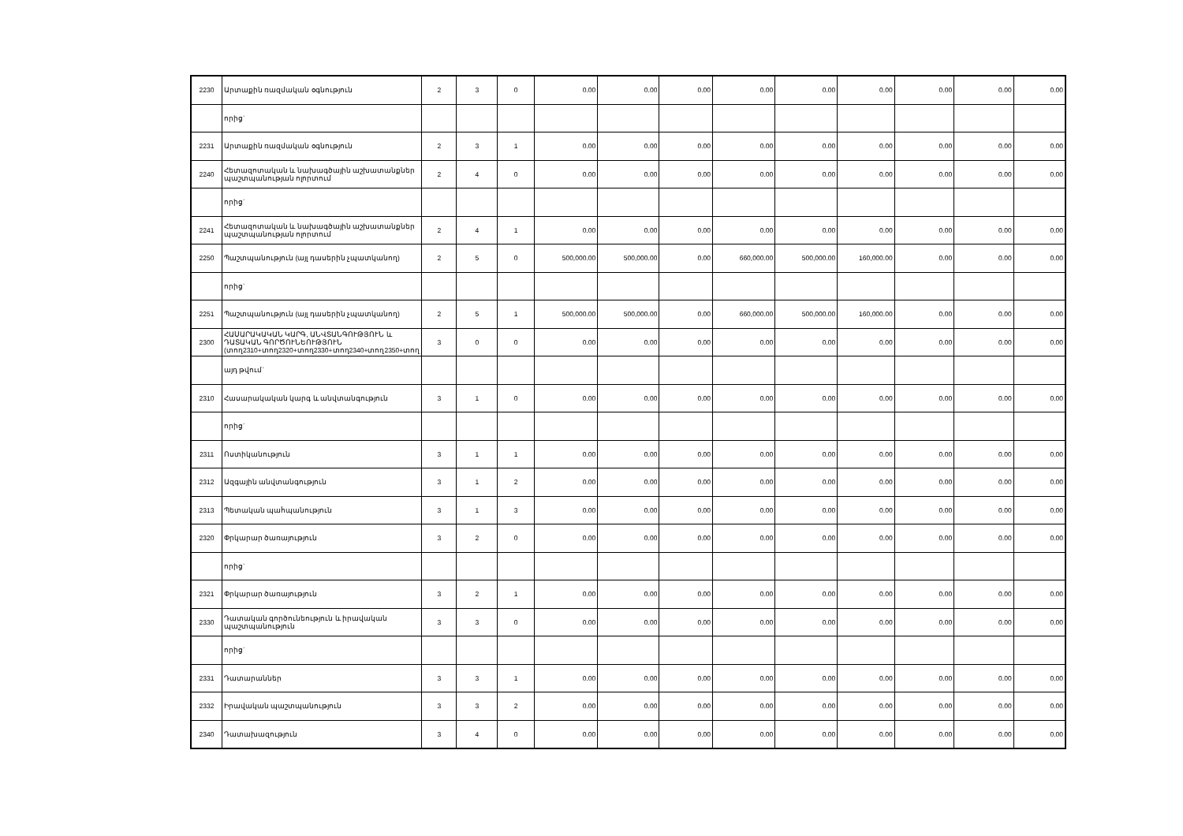| 2230 | Արտաքին ռազմական օգնություն | 2 | 3 | 0 | 0.00 | 0.00 | 0.00 | 0.00 | 0.00 | 0.00 | 0.00 | 0.00 | 0.00 |
| | որից` | | | | | | | | | | | | |
| 2231 | Արտաքին ռազմական օգնություն | 2 | 3 | 1 | 0.00 | 0.00 | 0.00 | 0.00 | 0.00 | 0.00 | 0.00 | 0.00 | 0.00 |
| 2240 | Հետազոտական և նախագծային աշխատանքներ պաշտպանության ոլորտում | 2 | 4 | 0 | 0.00 | 0.00 | 0.00 | 0.00 | 0.00 | 0.00 | 0.00 | 0.00 | 0.00 |
| | որից` | | | | | | | | | | | | |
| 2241 | Հետազոտական և նախագծային աշխատանքներ պաշտպանության ոլորտում | 2 | 4 | 1 | 0.00 | 0.00 | 0.00 | 0.00 | 0.00 | 0.00 | 0.00 | 0.00 | 0.00 |
| 2250 | Պաշտպանություն (այլ դասերին չպատկանող) | 2 | 5 | 0 | 500,000.00 | 500,000.00 | 0.00 | 660,000.00 | 500,000.00 | 160,000.00 | 0.00 | 0.00 | 0.00 |
| | որից` | | | | | | | | | | | | |
| 2251 | Պաշտպանություն (այլ դասերին չպատկանող) | 2 | 5 | 1 | 500,000.00 | 500,000.00 | 0.00 | 660,000.00 | 500,000.00 | 160,000.00 | 0.00 | 0.00 | 0.00 |
| 2300 | ՀԱՍԱՐԱԿԱԿԱՆ ԿԱՐԳ, ԱՆՎՏԱՆԳՈՒԹՅՈՒՆ և ԴԱՏԱԿԱՆ ԳՈՐԾՈՒՆԵՈՒԹՅՈՒՆ (տող2310+տող2320+տող2330+տող2340+տող2350+տող | 3 | 0 | 0 | 0.00 | 0.00 | 0.00 | 0.00 | 0.00 | 0.00 | 0.00 | 0.00 | 0.00 |
| | այդ թվում` | | | | | | | | | | | | |
| 2310 | Հասարակական կարգ և անվտանգություն | 3 | 1 | 0 | 0.00 | 0.00 | 0.00 | 0.00 | 0.00 | 0.00 | 0.00 | 0.00 | 0.00 |
| | որից` | | | | | | | | | | | | |
| 2311 | Ոստիկանություն | 3 | 1 | 1 | 0.00 | 0.00 | 0.00 | 0.00 | 0.00 | 0.00 | 0.00 | 0.00 | 0.00 |
| 2312 | Ազգային անվտանգություն | 3 | 1 | 2 | 0.00 | 0.00 | 0.00 | 0.00 | 0.00 | 0.00 | 0.00 | 0.00 | 0.00 |
| 2313 | Պետական պահպանություն | 3 | 1 | 3 | 0.00 | 0.00 | 0.00 | 0.00 | 0.00 | 0.00 | 0.00 | 0.00 | 0.00 |
| 2320 | Փրկարար ծառայություն | 3 | 2 | 0 | 0.00 | 0.00 | 0.00 | 0.00 | 0.00 | 0.00 | 0.00 | 0.00 | 0.00 |
| | որից` | | | | | | | | | | | | |
| 2321 | Փրկարար ծառայություն | 3 | 2 | 1 | 0.00 | 0.00 | 0.00 | 0.00 | 0.00 | 0.00 | 0.00 | 0.00 | 0.00 |
| 2330 | Դատական գործունեություն և իրավական պաշտպանություն | 3 | 3 | 0 | 0.00 | 0.00 | 0.00 | 0.00 | 0.00 | 0.00 | 0.00 | 0.00 | 0.00 |
| | որից` | | | | | | | | | | | | |
| 2331 | Դատարաններ | 3 | 3 | 1 | 0.00 | 0.00 | 0.00 | 0.00 | 0.00 | 0.00 | 0.00 | 0.00 | 0.00 |
| 2332 | Իրավական պաշտպանություն | 3 | 3 | 2 | 0.00 | 0.00 | 0.00 | 0.00 | 0.00 | 0.00 | 0.00 | 0.00 | 0.00 |
| 2340 | Դատախազություն | 3 | 4 | 0 | 0.00 | 0.00 | 0.00 | 0.00 | 0.00 | 0.00 | 0.00 | 0.00 | 0.00 |